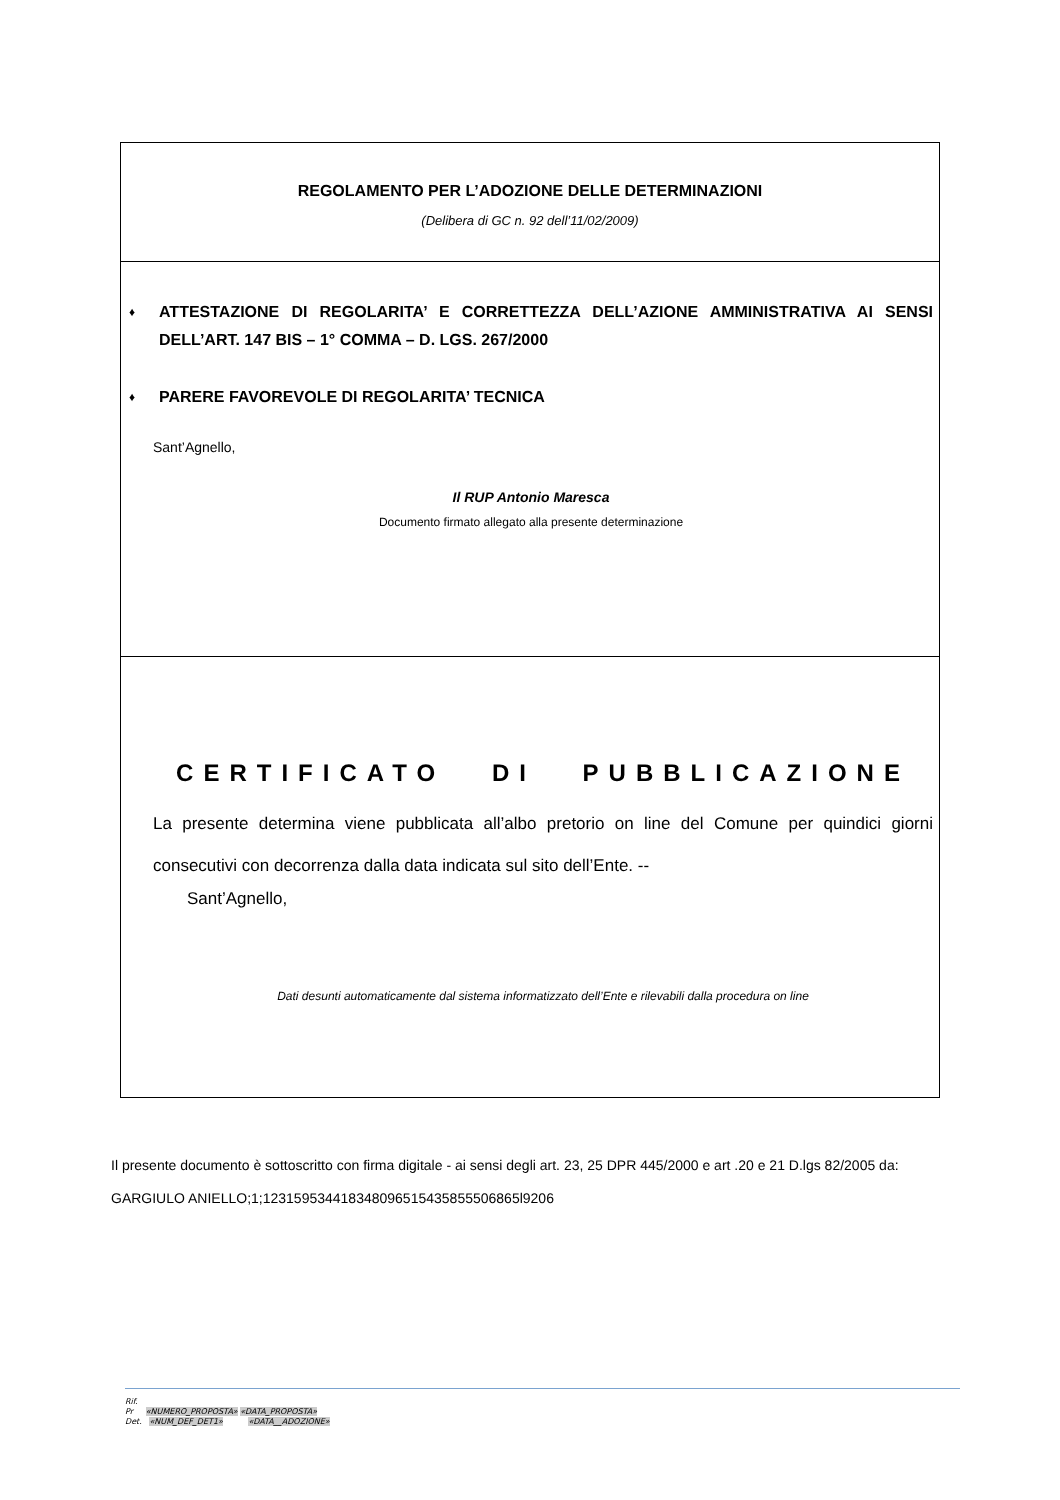REGOLAMENTO PER L’ADOZIONE DELLE DETERMINAZIONI
(Delibera di GC n. 92 dell’11/02/2009)
♦ ATTESTAZIONE DI REGOLARITA’ E CORRETTEZZA DELL’AZIONE AMMINISTRATIVA AI SENSI DELL’ART. 147 BIS – 1° COMMA – D. LGS. 267/2000
♦ PARERE FAVOREVOLE DI REGOLARITA’ TECNICA
Sant’Agnello,
Il RUP Antonio Maresca
Documento firmato allegato alla presente determinazione
CERTIFICATO DI PUBBLICAZIONE
La presente determina viene pubblicata all’albo pretorio on line del Comune per quindici giorni consecutivi con decorrenza dalla data indicata sul sito dell’Ente. --
Sant’Agnello,
Dati desunti automaticamente dal sistema informatizzato dell’Ente e rilevabili dalla procedura on line
Il presente documento è sottoscritto con firma digitale - ai sensi degli art. 23, 25 DPR 445/2000 e art .20 e 21 D.lgs 82/2005 da:
GARGIULO ANIELLO;1;123159534418348096515435855506865l9206
Rif.
Pr «NUMERO_PROPOSTA» «DATA_PROPOSTA»
Det. «NUM_DEF_DET1» «DATA__ADOZIONE»